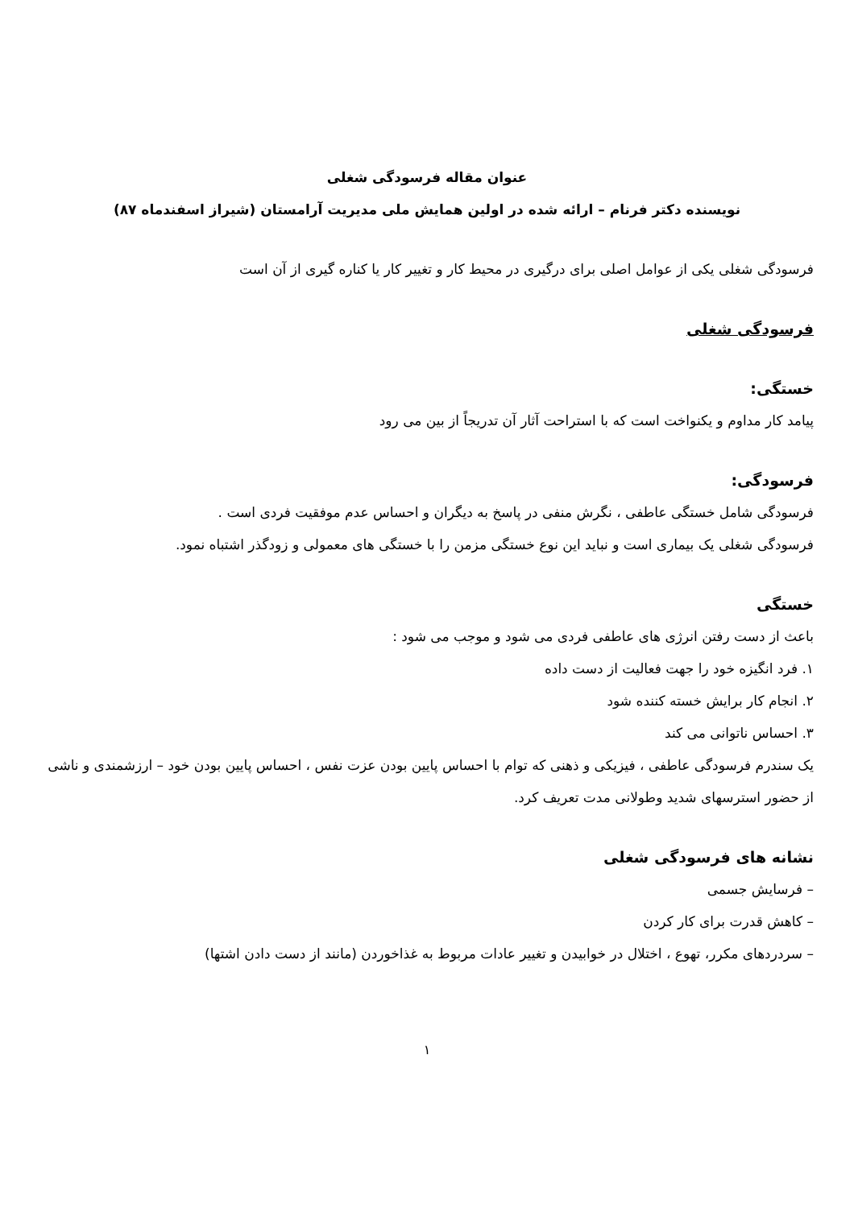عنوان مقاله فرسودگی شغلی
نویسنده دکتر فرنام – ارائه شده در اولین همایش ملی مدیریت آرامستان (شیراز اسفندماه ۸۷)
فرسودگی شغلی یکی از عوامل اصلی برای درگیری در محیط کار و تغییر کار یا کناره گیری از آن است
فرسودگی شغلی
خستگی:
پیامد کار مداوم و یکنواخت است که با استراحت آثار آن تدریجاً از بین می رود
فرسودگی:
فرسودگی شامل خستگی عاطفی ، نگرش منفی در پاسخ به دیگران و احساس عدم موفقیت فردی است .
فرسودگی شغلی یک بیماری است و نباید این نوع خستگی مزمن را با خستگی های معمولی و زودگذر اشتباه نمود.
خستگی
باعث از دست رفتن انرژی های عاطفی فردی می شود و موجب می شود :
۱. فرد انگیزه خود را جهت فعالیت از دست داده
۲. انجام کار برایش خسته کننده شود
۳. احساس ناتوانی می کند
یک سندرم فرسودگی عاطفی ، فیزیکی و ذهنی که توام با احساس پایین بودن عزت نفس ، احساس پایین بودن خود – ارزشمندی و ناشی از حضور استرسهای شدید وطولانی مدت تعریف کرد.
نشانه های فرسودگی شغلی
– فرسایش جسمی
– کاهش قدرت برای کار کردن
– سردردهای مکرر، تهوع ، اختلال در خوابیدن و تغییر عادات مربوط به غذاخوردن (مانند از دست دادن اشتها)
۱